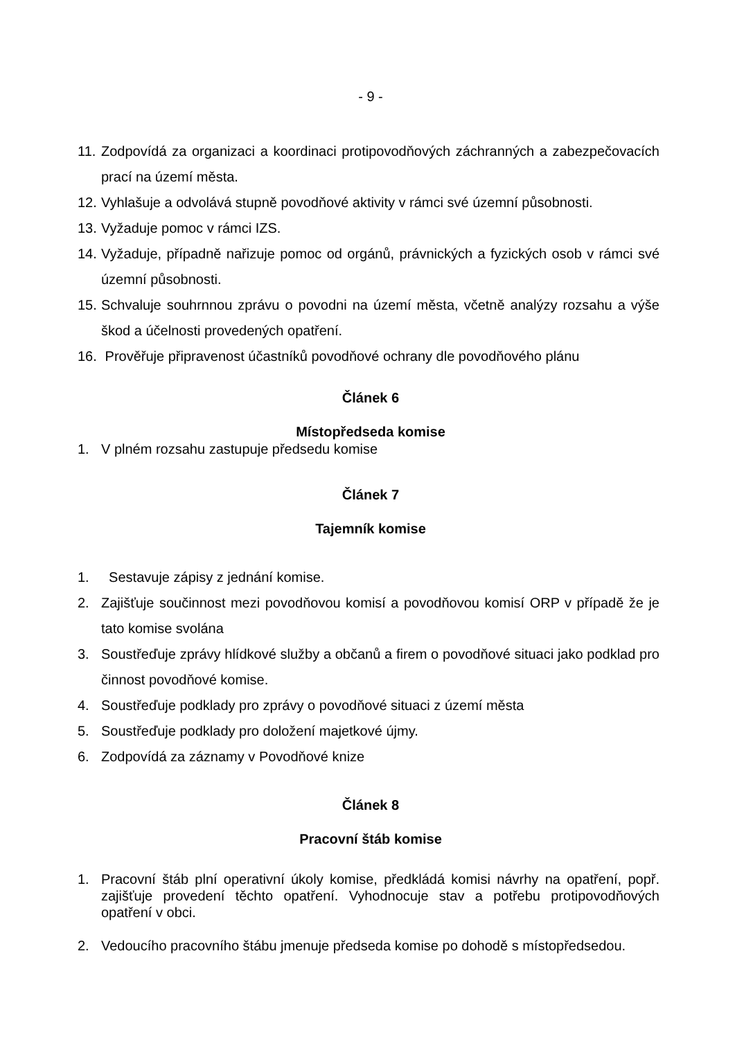- 9 -
11. Zodpovídá za organizaci a koordinaci protipovodňových záchranných a zabezpečovacích prací na území města.
12. Vyhlašuje a odvolává stupně povodňové aktivity v rámci své územní působnosti.
13. Vyžaduje pomoc v rámci IZS.
14. Vyžaduje, případně nařizuje pomoc od orgánů, právnických a fyzických osob v rámci své územní působnosti.
15. Schvaluje souhrnnou zprávu o povodni na území města, včetně analýzy rozsahu a výše škod a účelnosti provedených opatření.
16. Prověřuje připravenost účastníků povodňové ochrany dle povodňového plánu
Článek 6
Místopředseda komise
1. V plném rozsahu zastupuje předsedu komise
Článek 7
Tajemník komise
1. Sestavuje zápisy z jednání komise.
2. Zajišťuje součinnost mezi povodňovou komisí a povodňovou komisí ORP v případě že je tato komise svolána
3. Soustřeďuje zprávy hlídkové služby a občanů a firem o povodňové situaci jako podklad pro činnost povodňové komise.
4. Soustřeďuje podklady pro zprávy o povodňové situaci z území města
5. Soustřeďuje podklady pro doložení majetkové újmy.
6. Zodpovídá za záznamy v Povodňové knize
Článek 8
Pracovní štáb komise
1. Pracovní štáb plní operativní úkoly komise, předkládá komisi návrhy na opatření, popř. zajišťuje provedení těchto opatření. Vyhodnocuje stav a potřebu protipovodňových opatření v obci.
2. Vedoucího pracovního štábu jmenuje předseda komise po dohodě s místopředsedou.